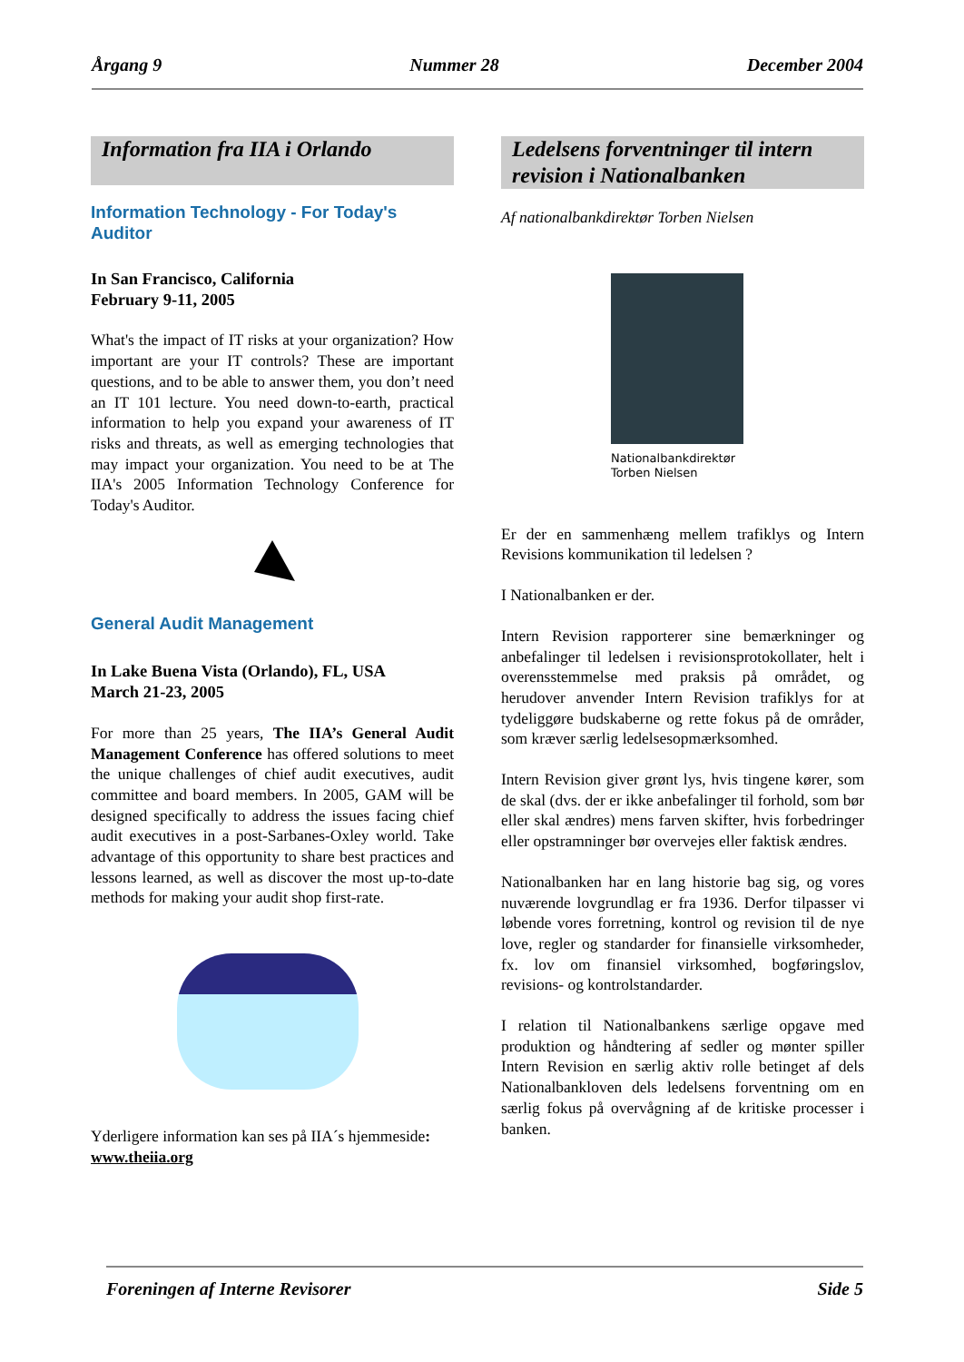Årgang 9 Nummer 28 December 2004
Information fra IIA i Orlando
Information Technology - For Today's Auditor
In San Francisco, California
February 9-11, 2005
What's the impact of IT risks at your organization? How important are your IT controls? These are important questions, and to be able to answer them, you don’t need an IT 101 lecture. You need down-to-earth, practical information to help you expand your awareness of IT risks and threats, as well as emerging technologies that may impact your organization. You need to be at The IIA's 2005 Information Technology Conference for Today's Auditor.
General Audit Management
In Lake Buena Vista (Orlando), FL, USA
March 21-23, 2005
For more than 25 years, The IIA’s General Audit Management Conference has offered solutions to meet the unique challenges of chief audit executives, audit committee and board members. In 2005, GAM will be designed specifically to address the issues facing chief audit executives in a post-Sarbanes-Oxley world. Take advantage of this opportunity to share best practices and lessons learned, as well as discover the most up-to-date methods for making your audit shop first-rate.
Yderligere information kan ses på IIA´s hjemmeside: www.theiia.org
Ledelsens forventninger til intern revision i Nationalbanken
Af nationalbankdirektør Torben Nielsen
Nationalbankdirektør Torben Nielsen
Er der en sammenhæng mellem trafiklys og Intern Revisions kommunikation til ledelsen ?
I Nationalbanken er der.
Intern Revision rapporterer sine bemærkninger og anbefalinger til ledelsen i revisionsprotokollater, helt i overensstemmelse med praksis på området, og herudover anvender Intern Revision trafiklys for at tydeliggøre budskaberne og rette fokus på de områder, som kræver særlig ledelsesopmærksomhed.
Intern Revision giver grønt lys, hvis tingene kører, som de skal (dvs. der er ikke anbefalinger til forhold, som bør eller skal ændres) mens farven skifter, hvis forbedringer eller opstramninger bør overvejes eller faktisk ændres.
Nationalbanken har en lang historie bag sig, og vores nuværende lovgrundlag er fra 1936. Derfor tilpasser vi løbende vores forretning, kontrol og revision til de nye love, regler og standarder for finansielle virksomheder, fx. lov om finansiel virksomhed, bogføringslov, revisions- og kontrolstandarder.
I relation til Nationalbankens særlige opgave med produktion og håndtering af sedler og mønter spiller Intern Revision en særlig aktiv rolle betinget af dels Nationalbankloven dels ledelsens forventning om en særlig fokus på overvågning af de kritiske processer i banken.
Foreningen af Interne Revisorer Side 5